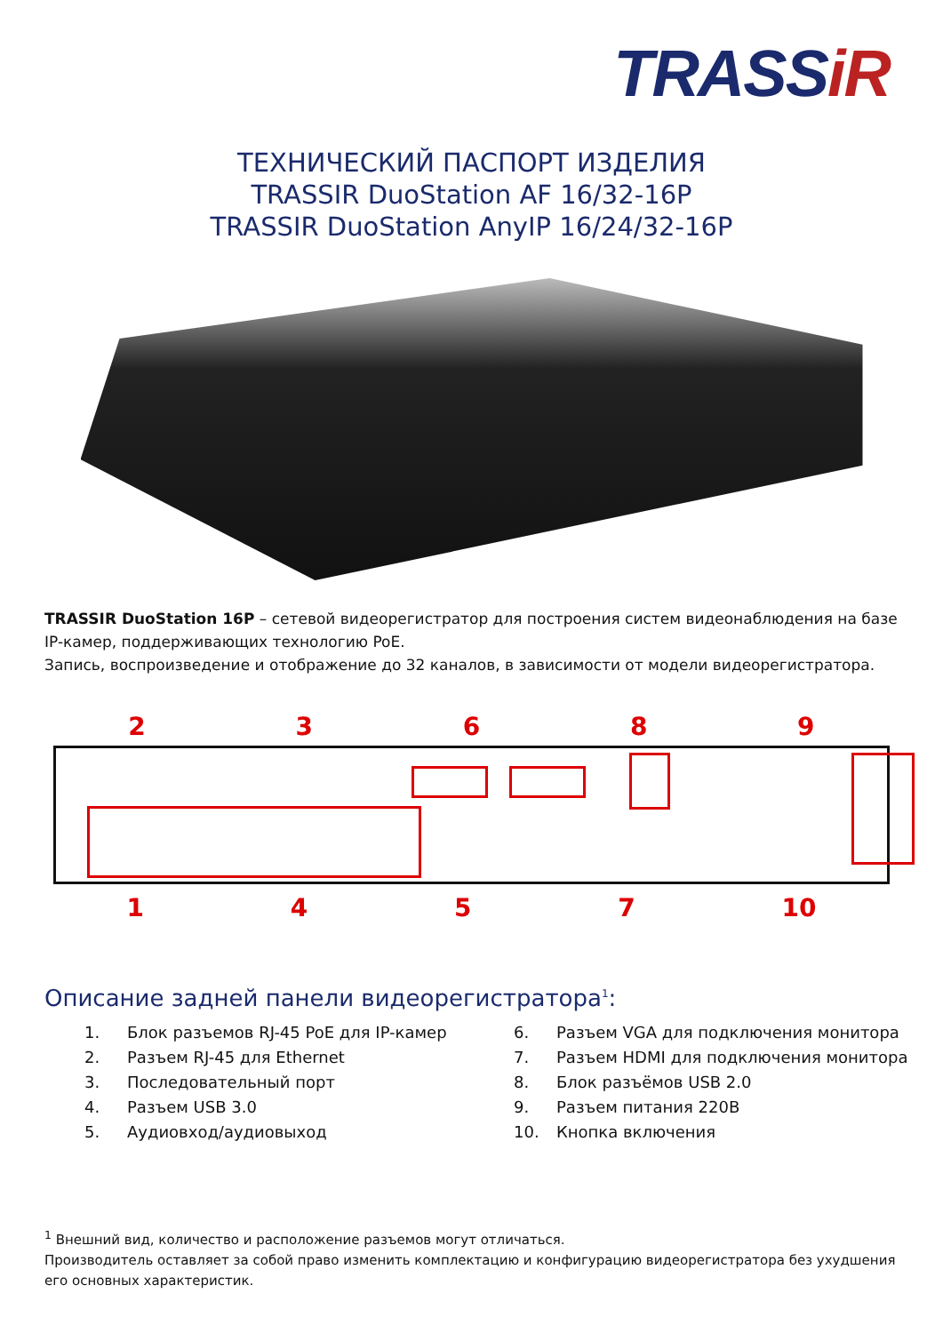TRASSiR
ТЕХНИЧЕСКИЙ ПАСПОРТ ИЗДЕЛИЯ
TRASSIR DuoStation AF 16/32-16P
TRASSIR DuoStation AnyIP 16/24/32-16P
TRASSIR DuoStation 16P – сетевой видеорегистратор для построения систем видеонаблюдения на базе IP-камер, поддерживающих технологию PoE.
Запись, воспроизведение и отображение до 32 каналов, в зависимости от модели видеорегистратора.
2 3 6 8 9
1 4 5 7 10
Описание задней панели видеорегистратора<sup>1</sup>:
1. Блок разъемов RJ-45 PoE для IP-камер
2. Разъем RJ-45 для Ethernet
3. Последовательный порт
4. Разъем USB 3.0
5. Аудиовход/аудиовыход
6. Разъем VGA для подключения монитора
7. Разъем HDMI для подключения монитора
8. Блок разъёмов USB 2.0
9. Разъем питания 220В
10. Кнопка включения
<sup>1</sup> Внешний вид, количество и расположение разъемов могут отличаться.
Производитель оставляет за собой право изменить комплектацию и конфигурацию видеорегистратора без ухудшения его основных характеристик.